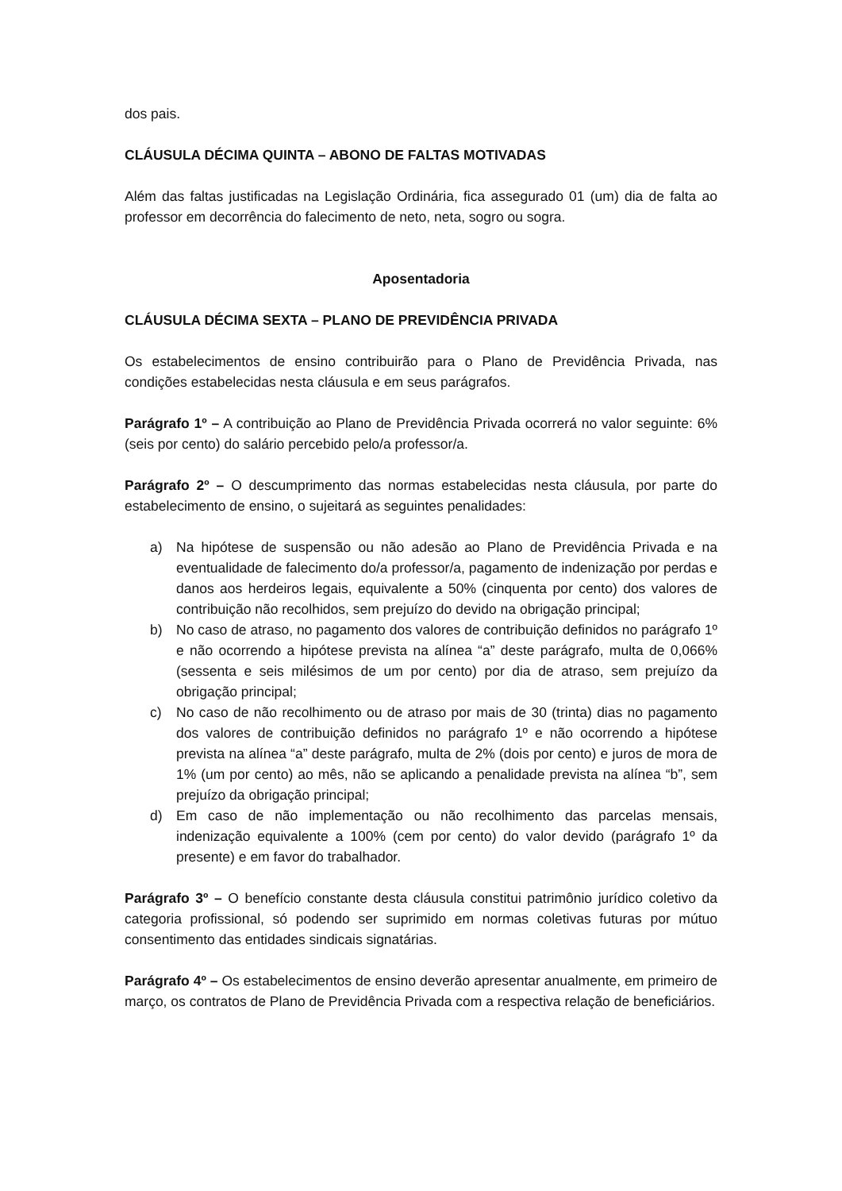dos pais.
CLÁUSULA DÉCIMA QUINTA – ABONO DE FALTAS MOTIVADAS
Além das faltas justificadas na Legislação Ordinária, fica assegurado 01 (um) dia de falta ao professor em decorrência do falecimento de neto, neta, sogro ou sogra.
Aposentadoria
CLÁUSULA DÉCIMA SEXTA – PLANO DE PREVIDÊNCIA PRIVADA
Os estabelecimentos de ensino contribuirão para o Plano de Previdência Privada, nas condições estabelecidas nesta cláusula e em seus parágrafos.
Parágrafo 1º – A contribuição ao Plano de Previdência Privada ocorrerá no valor seguinte: 6% (seis por cento) do salário percebido pelo/a professor/a.
Parágrafo 2º – O descumprimento das normas estabelecidas nesta cláusula, por parte do estabelecimento de ensino, o sujeitará as seguintes penalidades:
a) Na hipótese de suspensão ou não adesão ao Plano de Previdência Privada e na eventualidade de falecimento do/a professor/a, pagamento de indenização por perdas e danos aos herdeiros legais, equivalente a 50% (cinquenta por cento) dos valores de contribuição não recolhidos, sem prejuízo do devido na obrigação principal;
b) No caso de atraso, no pagamento dos valores de contribuição definidos no parágrafo 1º e não ocorrendo a hipótese prevista na alínea “a” deste parágrafo, multa de 0,066% (sessenta e seis milésimos de um por cento) por dia de atraso, sem prejuízo da obrigação principal;
c) No caso de não recolhimento ou de atraso por mais de 30 (trinta) dias no pagamento dos valores de contribuição definidos no parágrafo 1º e não ocorrendo a hipótese prevista na alínea “a” deste parágrafo, multa de 2% (dois por cento) e juros de mora de 1% (um por cento) ao mês, não se aplicando a penalidade prevista na alínea “b”, sem prejuízo da obrigação principal;
d) Em caso de não implementação ou não recolhimento das parcelas mensais, indenização equivalente a 100% (cem por cento) do valor devido (parágrafo 1º da presente) e em favor do trabalhador.
Parágrafo 3º – O benefício constante desta cláusula constitui patrimônio jurídico coletivo da categoria profissional, só podendo ser suprimido em normas coletivas futuras por mútuo consentimento das entidades sindicais signatárias.
Parágrafo 4º – Os estabelecimentos de ensino deverão apresentar anualmente, em primeiro de março, os contratos de Plano de Previdência Privada com a respectiva relação de beneficiários.